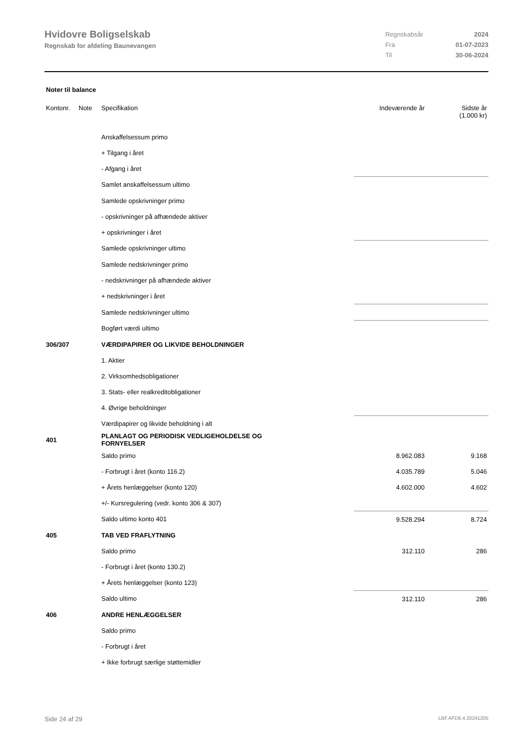Hvidovre Boligselskab
Regnskab for afdeling Baunevangen
| Regnskabsår | 2024 |
| Fra | 01-07-2023 |
| Til | 30-06-2024 |
Noter til balance
| Kontonr. | Note | Specifikation | Indeværende år | Sidste år (1.000 kr) |
| | | Anskaffelsessum primo | | |
| | | + Tilgang i året | | |
| | | - Afgang i året | | |
| | | Samlet anskaffelsessum ultimo | | |
| | | Samlede opskrivninger primo | | |
| | | - opskrivninger på afhændede aktiver | | |
| | | + opskrivninger i året | | |
| | | Samlede opskrivninger ultimo | | |
| | | Samlede nedskrivninger primo | | |
| | | - nedskrivninger på afhændede aktiver | | |
| | | + nedskrivninger i året | | |
| | | Samlede nedskrivninger ultimo | | |
| | | Bogført værdi ultimo | | |
| 306/307 | | VÆRDIPAPIRER OG LIKVIDE BEHOLDNINGER | | |
| | | 1. Aktier | | |
| | | 2. Virksomhedsobligationer | | |
| | | 3. Stats- eller realkreditobligationer | | |
| | | 4. Øvrige beholdninger | | |
| | | Værdipapirer og likvide beholdning i alt | | |
| 401 | | PLANLAGT OG PERIODISK VEDLIGEHOLDELSE OG FORNYELSER | | |
| | | Saldo primo | 8.962.083 | 9.168 |
| | | - Forbrugt i året (konto 116.2) | 4.035.789 | 5.046 |
| | | + Årets henlæggelser (konto 120) | 4.602.000 | 4.602 |
| | | +/- Kursregulering (vedr. konto 306 & 307) | | |
| | | Saldo ultimo konto 401 | 9.528.294 | 8.724 |
| 405 | | TAB VED FRAFLYTNING | | |
| | | Saldo primo | 312.110 | 286 |
| | | - Forbrugt i året (konto 130.2) | | |
| | | + Årets henlæggelser (konto 123) | | |
| | | Saldo ultimo | 312.110 | 286 |
| 406 | | ANDRE HENLÆGGELSER | | |
| | | Saldo primo | | |
| | | - Forbrugt i året | | |
| | | + Ikke forbrugt særlige støttemidler | | |
Side 24 af 29 LBF.AFD8.4.20241205